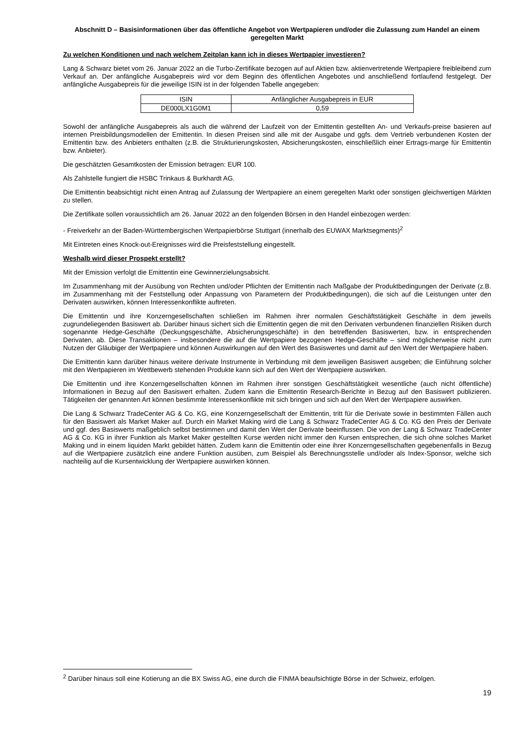Abschnitt D – Basisinformationen über das öffentliche Angebot von Wertpapieren und/oder die Zulassung zum Handel an einem geregelten Markt
Zu welchen Konditionen und nach welchem Zeitplan kann ich in dieses Wertpapier investieren?
Lang & Schwarz bietet vom 26. Januar 2022 an die Turbo-Zertifikate bezogen auf auf Aktien bzw. aktienvertretende Wertpapiere freibleibend zum Verkauf an. Der anfängliche Ausgabepreis wird vor dem Beginn des öffentlichen Angebotes und anschließend fortlaufend festgelegt. Der anfängliche Ausgabepreis für die jeweilige ISIN ist in der folgenden Tabelle angegeben:
| ISIN | Anfänglicher Ausgabepreis in EUR |
| --- | --- |
| DE000LX1G0M1 | 0,59 |
Sowohl der anfängliche Ausgabepreis als auch die während der Laufzeit von der Emittentin gestellten An- und Verkaufs-preise basieren auf internen Preisbildungsmodellen der Emittentin. In diesen Preisen sind alle mit der Ausgabe und ggfs. dem Vertrieb verbundenen Kosten der Emittentin bzw. des Anbieters enthalten (z.B. die Strukturierungskosten, Absicherungskosten, einschließlich einer Ertrags-marge für Emittentin bzw. Anbieter).
Die geschätzten Gesamtkosten der Emission betragen: EUR 100.
Als Zahlstelle fungiert die HSBC Trinkaus & Burkhardt AG.
Die Emittentin beabsichtigt nicht einen Antrag auf Zulassung der Wertpapiere an einem geregelten Markt oder sonstigen gleichwertigen Märkten zu stellen.
Die Zertifikate sollen voraussichtlich am 26. Januar 2022 an den folgenden Börsen in den Handel einbezogen werden:
- Freiverkehr an der Baden-Württembergischen Wertpapierbörse Stuttgart (innerhalb des EUWAX Marktsegments)<sup>2</sup>
Mit Eintreten eines Knock-out-Ereignisses wird die Preisfeststellung eingestellt.
Weshalb wird dieser Prospekt erstellt?
Mit der Emission verfolgt die Emittentin eine Gewinnerzielungsabsicht.
Im Zusammenhang mit der Ausübung von Rechten und/oder Pflichten der Emittentin nach Maßgabe der Produktbedingungen der Derivate (z.B. im Zusammenhang mit der Feststellung oder Anpassung von Parametern der Produktbedingungen), die sich auf die Leistungen unter den Derivaten auswirken, können Interessenkonflikte auftreten.
Die Emittentin und ihre Konzerngesellschaften schließen im Rahmen ihrer normalen Geschäftstätigkeit Geschäfte in dem jeweils zugrundeliegenden Basiswert ab. Darüber hinaus sichert sich die Emittentin gegen die mit den Derivaten verbundenen finanziellen Risiken durch sogenannte Hedge-Geschäfte (Deckungsgeschäfte, Absicherungsgeschäfte) in den betreffenden Basiswerten, bzw. in entsprechenden Derivaten, ab. Diese Transaktionen – insbesondere die auf die Wertpapiere bezogenen Hedge-Geschäfte – sind möglicherweise nicht zum Nutzen der Gläubiger der Wertpapiere und können Auswirkungen auf den Wert des Basiswertes und damit auf den Wert der Wertpapiere haben.
Die Emittentin kann darüber hinaus weitere derivate Instrumente in Verbindung mit dem jeweiligen Basiswert ausgeben; die Einführung solcher mit den Wertpapieren im Wettbewerb stehenden Produkte kann sich auf den Wert der Wertpapiere auswirken.
Die Emittentin und ihre Konzerngesellschaften können im Rahmen ihrer sonstigen Geschäftstätigkeit wesentliche (auch nicht öffentliche) Informationen in Bezug auf den Basiswert erhalten. Zudem kann die Emittentin Research-Berichte in Bezug auf den Basiswert publizieren. Tätigkeiten der genannten Art können bestimmte Interessenkonflikte mit sich bringen und sich auf den Wert der Wertpapiere auswirken.
Die Lang & Schwarz TradeCenter AG & Co. KG, eine Konzerngesellschaft der Emittentin, tritt für die Derivate sowie in bestimmten Fällen auch für den Basiswert als Market Maker auf. Durch ein Market Making wird die Lang & Schwarz TradeCenter AG & Co. KG den Preis der Derivate und ggf. des Basiswerts maßgeblich selbst bestimmen und damit den Wert der Derivate beeinflussen. Die von der Lang & Schwarz TradeCenter AG & Co. KG in ihrer Funktion als Market Maker gestellten Kurse werden nicht immer den Kursen entsprechen, die sich ohne solches Market Making und in einem liquiden Markt gebildet hätten. Zudem kann die Emittentin oder eine ihrer Konzerngesellschaften gegebenenfalls in Bezug auf die Wertpapiere zusätzlich eine andere Funktion ausüben, zum Beispiel als Berechnungsstelle und/oder als Index-Sponsor, welche sich nachteilig auf die Kursentwicklung der Wertpapiere auswirken können.
<sup>2</sup> Darüber hinaus soll eine Kotierung an die BX Swiss AG, eine durch die FINMA beaufsichtigte Börse in der Schweiz, erfolgen.
19